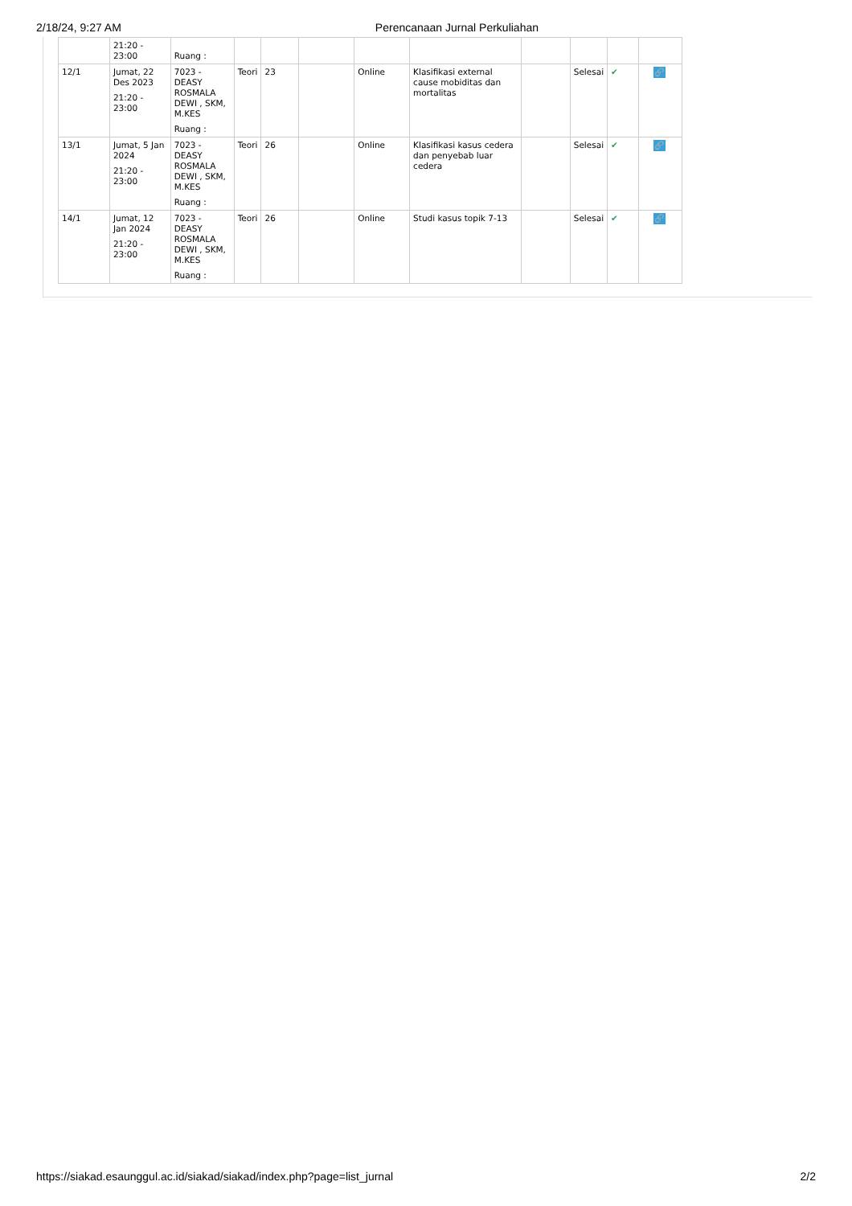2/18/24, 9:27 AM Perencanaan Jurnal Perkuliahan
| | 21:20 - 23:00 | Ruang : | | | | | | | | | |
| 12/1 | Jumat, 22 Des 2023 21:20 - 23:00 | 7023 - DEASY ROSMALA DEWI , SKM, M.KES Ruang : | Teori | 23 | | Online | Klasifikasi external cause mobiditas dan mortalitas | | Selesai | ✔ | 🔗 |
| 13/1 | Jumat, 5 Jan 2024 21:20 - 23:00 | 7023 - DEASY ROSMALA DEWI , SKM, M.KES Ruang : | Teori | 26 | | Online | Klasifikasi kasus cedera dan penyebab luar cedera | | Selesai | ✔ | 🔗 |
| 14/1 | Jumat, 12 Jan 2024 21:20 - 23:00 | 7023 - DEASY ROSMALA DEWI , SKM, M.KES Ruang : | Teori | 26 | | Online | Studi kasus topik 7-13 | | Selesai | ✔ | 🔗 |
https://siakad.esaunggul.ac.id/siakad/siakad/index.php?page=list_jurnal 2/2